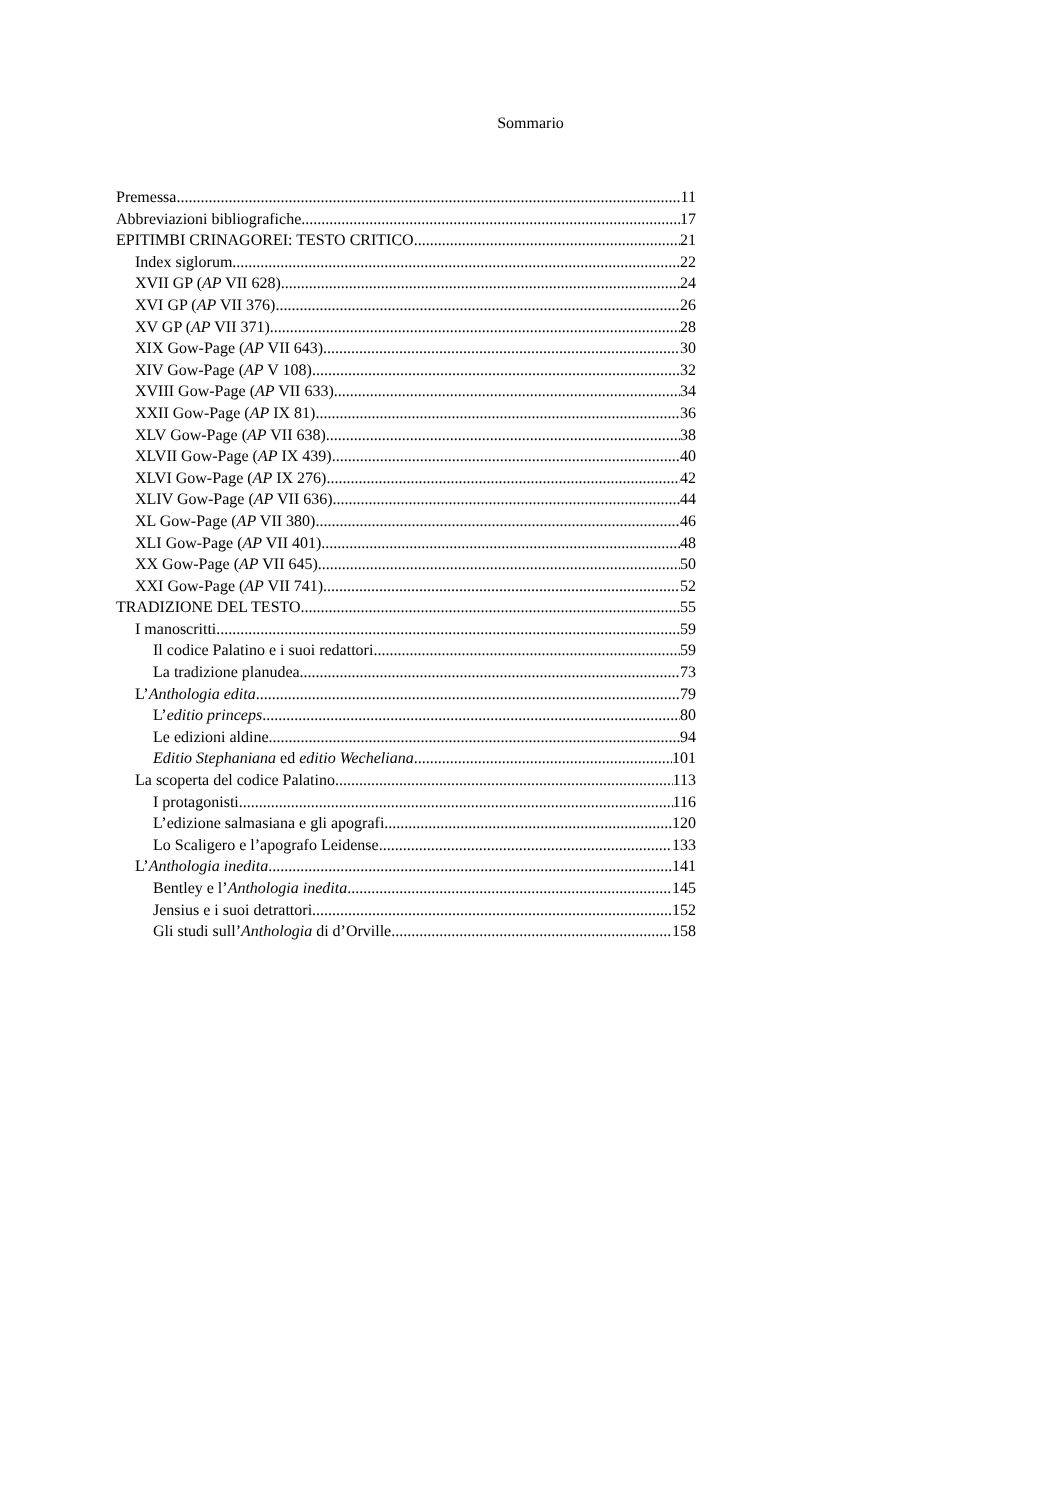Sommario
Premessa 11
Abbreviazioni bibliografiche 17
EPITIMBI CRINAGOREI: TESTO CRITICO 21
Index siglorum 22
XVII GP (AP VII 628) 24
XVI GP (AP VII 376) 26
XV GP (AP VII 371) 28
XIX Gow-Page (AP VII 643) 30
XIV Gow-Page (AP V 108) 32
XVIII Gow-Page (AP VII 633) 34
XXII Gow-Page (AP IX 81) 36
XLV Gow-Page (AP VII 638) 38
XLVII Gow-Page (AP IX 439) 40
XLVI Gow-Page (AP IX 276) 42
XLIV Gow-Page (AP VII 636) 44
XL Gow-Page (AP VII 380) 46
XLI Gow-Page (AP VII 401) 48
XX Gow-Page (AP VII 645) 50
XXI Gow-Page (AP VII 741) 52
TRADIZIONE DEL TESTO 55
I manoscritti 59
Il codice Palatino e i suoi redattori 59
La tradizione planudea 73
L’Anthologia edita 79
L’editio princeps 80
Le edizioni aldine 94
Editio Stephaniana ed editio Wecheliana 101
La scoperta del codice Palatino 113
I protagonisti 116
L’edizione salmasiana e gli apografi 120
Lo Scaligero e l’apografo Leidense 133
L’Anthologia inedita 141
Bentley e l’Anthologia inedita 145
Jensius e i suoi detrattori 152
Gli studi sull’Anthologia di d’Orville 158